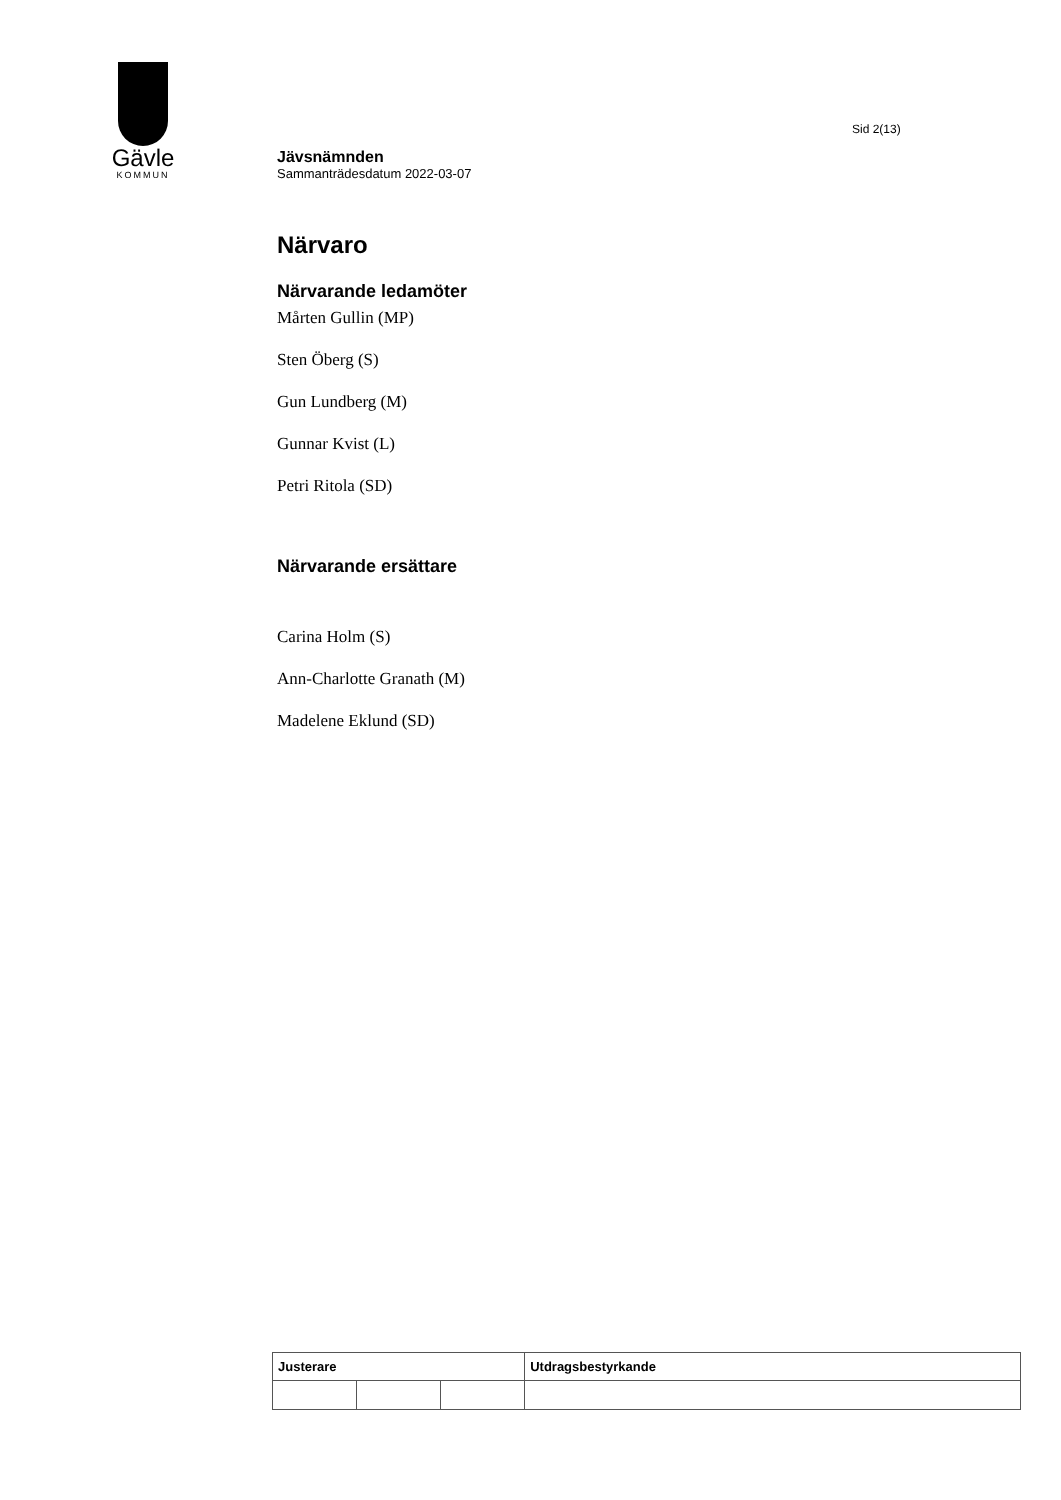Gävle
KOMMUN
Sid 2(13)
Jävsnämnden
Sammanträdesdatum 2022-03-07
Närvaro
Närvarande ledamöter
Mårten Gullin (MP)
Sten Öberg (S)
Gun Lundberg (M)
Gunnar Kvist (L)
Petri Ritola (SD)
Närvarande ersättare
Carina Holm (S)
Ann-Charlotte Granath (M)
Madelene Eklund (SD)
| Justerare | | | Utdragsbestyrkande |
| --- | --- | --- | --- |